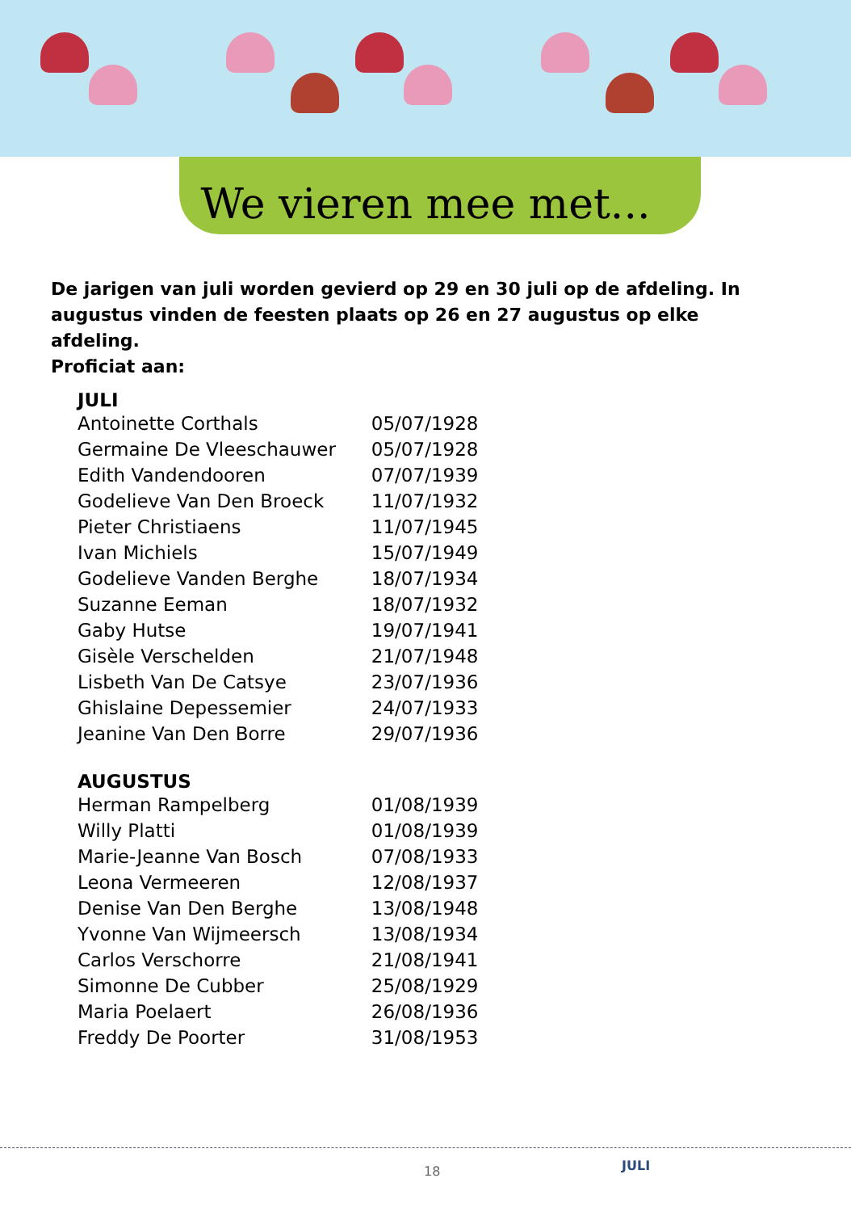We vieren mee met...
De jarigen van juli worden gevierd op 29 en 30 juli op de afdeling. In augustus vinden de feesten plaats op 26 en 27 augustus op elke afdeling.
Proficiat aan:
| JULI | |
| --- | --- |
| Antoinette Corthals | 05/07/1928 |
| Germaine De Vleeschauwer | 05/07/1928 |
| Edith Vandendooren | 07/07/1939 |
| Godelieve Van Den Broeck | 11/07/1932 |
| Pieter Christiaens | 11/07/1945 |
| Ivan Michiels | 15/07/1949 |
| Godelieve Vanden Berghe | 18/07/1934 |
| Suzanne Eeman | 18/07/1932 |
| Gaby Hutse | 19/07/1941 |
| Gisèle Verschelden | 21/07/1948 |
| Lisbeth Van De Catsye | 23/07/1936 |
| Ghislaine Depessemier | 24/07/1933 |
| Jeanine Van Den Borre | 29/07/1936 |
| AUGUSTUS | |
| Herman Rampelberg | 01/08/1939 |
| Willy Platti | 01/08/1939 |
| Marie-Jeanne Van Bosch | 07/08/1933 |
| Leona Vermeeren | 12/08/1937 |
| Denise Van Den Berghe | 13/08/1948 |
| Yvonne Van Wijmeersch | 13/08/1934 |
| Carlos Verschorre | 21/08/1941 |
| Simonne De Cubber | 25/08/1929 |
| Maria Poelaert | 26/08/1936 |
| Freddy De Poorter | 31/08/1953 |
18 JULI